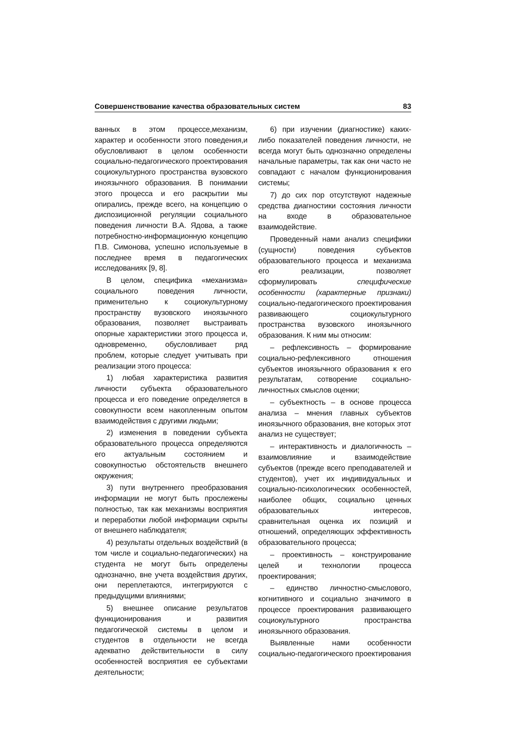Совершенствование качества образовательных систем 83
ванных в этом процессе,механизм, характер и особенности этого поведения,и обусловливают в целом особенности социально-педагогического проектирования социокультурного пространства вузовского иноязычного образования. В понимании этого процесса и его раскрытии мы опирались, прежде всего, на концепцию о диспозиционной регуляции социального поведения личности В.А. Ядова, а также потребностно-информационную концепцию П.В. Симонова, успешно используемые в последнее время в педагогических исследованиях [9, 8].
В целом, специфика «механизма» социального поведения личности, применительно к социокультурному пространству вузовского иноязычного образования, позволяет выстраивать опорные характеристики этого процесса и, одновременно, обусловливает ряд проблем, которые следует учитывать при реализации этого процесса:
1) любая характеристика развития личности субъекта образовательного процесса и его поведение определяется в совокупности всем накопленным опытом взаимодействия с другими людьми;
2) изменения в поведении субъекта образовательного процесса определяются его актуальным состоянием и совокупностью обстоятельств внешнего окружения;
3) пути внутреннего преобразования информации не могут быть прослежены полностью, так как механизмы восприятия и переработки любой информации скрыты от внешнего наблюдателя;
4) результаты отдельных воздействий (в том числе и социально-педагогических) на студента не могут быть определены однозначно, вне учета воздействия других, они переплетаются, интегрируются с предыдущими влияниями;
5) внешнее описание результатов функционирования и развития педагогической системы в целом и студентов в отдельности не всегда адекватно действительности в силу особенностей восприятия ее субъектами деятельности;
6) при изучении (диагностике) каких-либо показателей поведения личности, не всегда могут быть однозначно определены начальные параметры, так как они часто не совпадают с началом функционирования системы;
7) до сих пор отсутствуют надежные средства диагностики состояния личности на входе в образовательное взаимодействие.
Проведенный нами анализ специфики (сущности) поведения субъектов образовательного процесса и механизма его реализации, позволяет сформулировать специфические особенности (характерные признаки) социально-педагогического проектирования развивающего социокультурного пространства вузовского иноязычного образования. К ним мы относим:
– рефлексивность – формирование социально-рефлексивного отношения субъектов иноязычного образования к его результатам, сотворение социально-личностных смыслов оценки;
– субъектность – в основе процесса анализа – мнения главных субъектов иноязычного образования, вне которых этот анализ не существует;
– интерактивность и диалогичность – взаимовлияние и взаимодействие субъектов (прежде всего преподавателей и студентов), учет их индивидуальных и социально-психологических особенностей, наиболее общих, социально ценных образовательных интересов, сравнительная оценка их позиций и отношений, определяющих эффективность образовательного процесса;
– проективность – конструирование целей и технологии процесса проектирования;
– единство личностно-смыслового, когнитивного и социально значимого в процессе проектирования развивающего социокультурного пространства иноязычного образования.
Выявленные нами особенности социально-педагогического проектирования